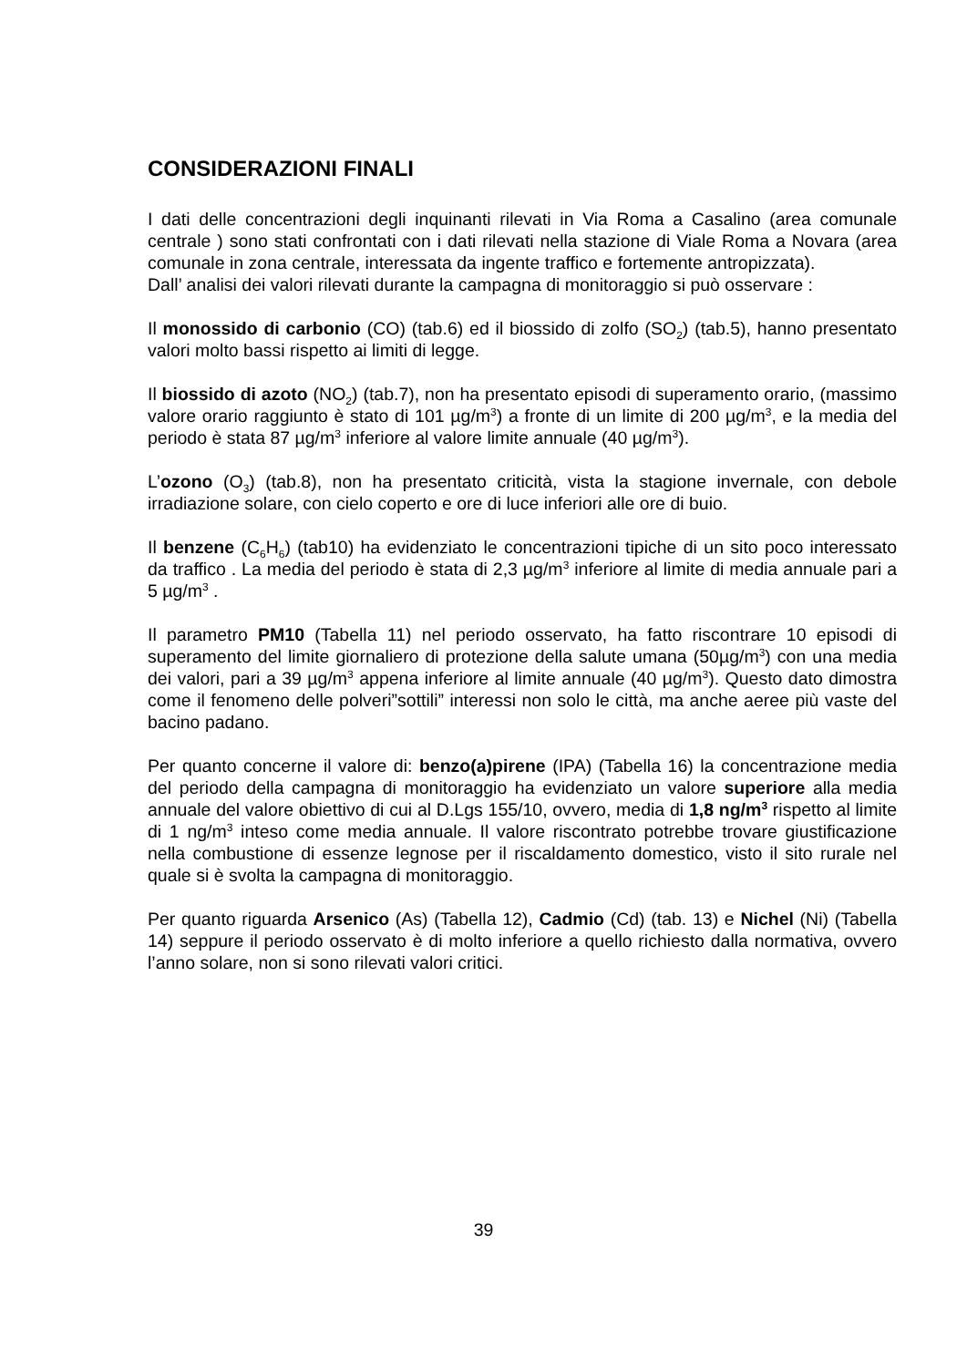CONSIDERAZIONI FINALI
I dati delle concentrazioni degli inquinanti rilevati in Via Roma a Casalino (area comunale centrale ) sono stati confrontati con i dati rilevati nella stazione di Viale Roma a Novara (area comunale in zona centrale, interessata da ingente traffico e fortemente antropizzata).
Dall’ analisi dei valori rilevati durante la campagna di monitoraggio si può osservare :
Il monossido di carbonio (CO) (tab.6) ed il biossido di zolfo (SO<sub>2</sub>) (tab.5), hanno presentato valori molto bassi rispetto ai limiti di legge.
Il biossido di azoto (NO<sub>2</sub>) (tab.7), non ha presentato episodi di superamento orario, (massimo valore orario raggiunto è stato di 101 µg/m<sup>3</sup>) a fronte di un limite di 200 µg/m<sup>3</sup>, e la media del periodo è stata 87 µg/m<sup>3</sup> inferiore al valore limite annuale (40 µg/m<sup>3</sup>).
L’ozono (O<sub>3</sub>) (tab.8), non ha presentato criticità, vista la stagione invernale, con debole irradiazione solare, con cielo coperto e ore di luce inferiori alle ore di buio.
Il benzene (C<sub>6</sub>H<sub>6</sub>) (tab10) ha evidenziato le concentrazioni tipiche di un sito poco interessato da traffico . La media del periodo è stata di 2,3 µg/m<sup>3</sup> inferiore al limite di media annuale pari a 5 µg/m<sup>3</sup> .
Il parametro PM10 (Tabella 11) nel periodo osservato, ha fatto riscontrare 10 episodi di superamento del limite giornaliero di protezione della salute umana (50µg/m<sup>3</sup>) con una media dei valori, pari a 39 µg/m<sup>3</sup> appena inferiore al limite annuale (40 µg/m<sup>3</sup>). Questo dato dimostra come il fenomeno delle polveri”sottili” interessi non solo le città, ma anche aeree più vaste del bacino padano.
Per quanto concerne il valore di: benzo(a)pirene (IPA) (Tabella 16) la concentrazione media del periodo della campagna di monitoraggio ha evidenziato un valore superiore alla media annuale del valore obiettivo di cui al D.Lgs 155/10, ovvero, media di 1,8 ng/m<sup>3</sup> rispetto al limite di 1 ng/m<sup>3</sup> inteso come media annuale. Il valore riscontrato potrebbe trovare giustificazione nella combustione di essenze legnose per il riscaldamento domestico, visto il sito rurale nel quale si è svolta la campagna di monitoraggio.
Per quanto riguarda Arsenico (As) (Tabella 12), Cadmio (Cd) (tab. 13) e Nichel (Ni) (Tabella 14) seppure il periodo osservato è di molto inferiore a quello richiesto dalla normativa, ovvero l’anno solare, non si sono rilevati valori critici.
39